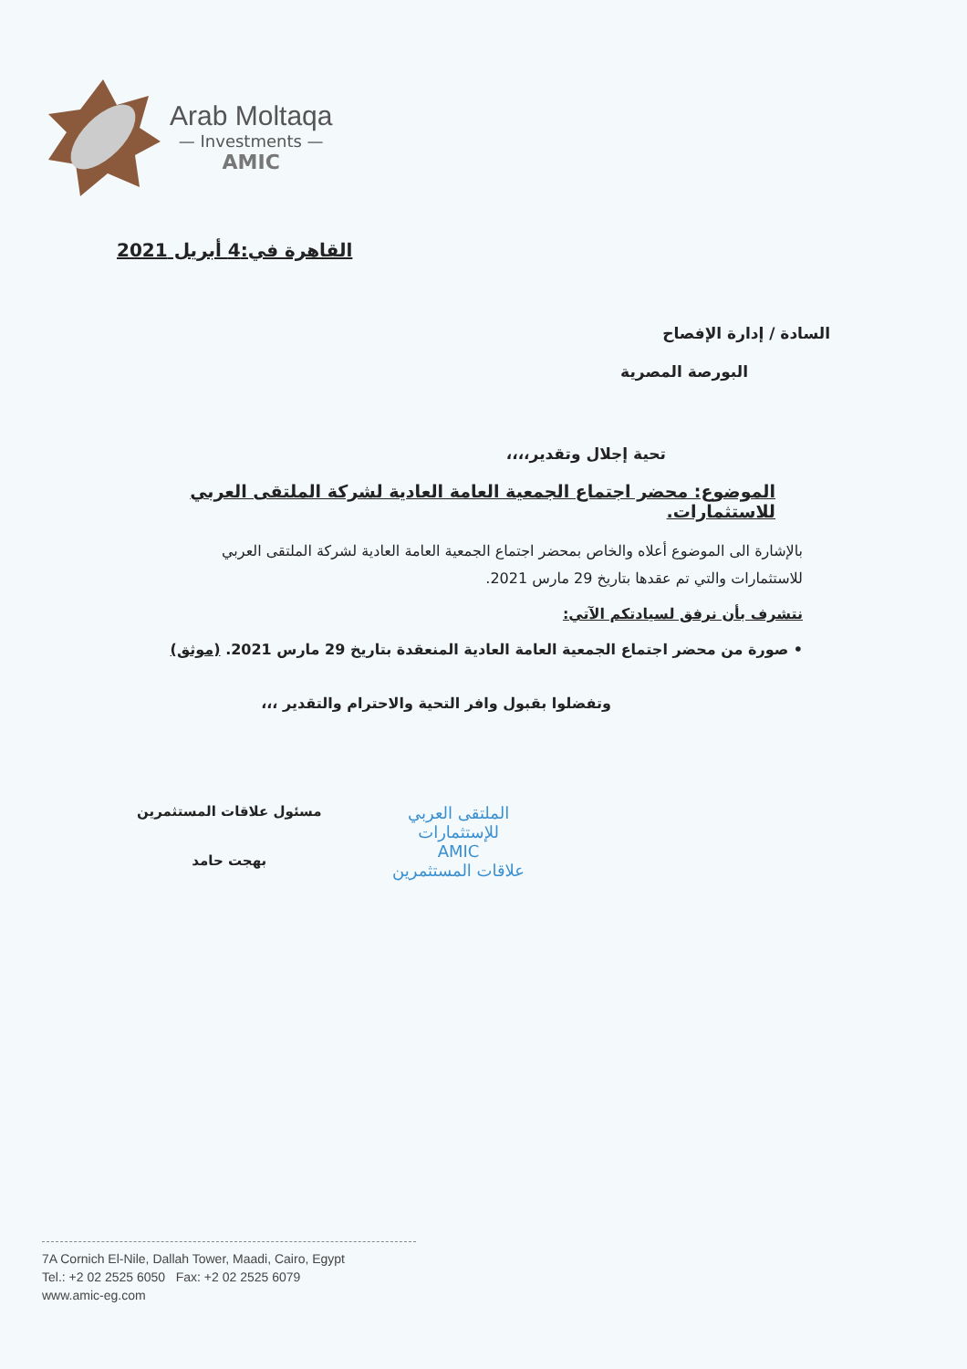Arab Moltaqa
— Investments —
AMIC
القاهرة في:4 أبريل 2021
السادة / إدارة الإفصاح
البورصة المصرية
تحية إجلال وتقدير،،،،
الموضوع: محضر اجتماع الجمعية العامة العادية لشركة الملتقى العربي للاستثمارات.
بالإشارة الى الموضوع أعلاه والخاص بمحضر اجتماع الجمعية العامة العادية لشركة الملتقى العربي للاستثمارات والتي تم عقدها بتاريخ 29 مارس 2021.
نتشرف بأن نرفق لسيادتكم الآتي:
• صورة من محضر اجتماع الجمعية العامة العادية المنعقدة بتاريخ 29 مارس 2021. (موثق)
وتفضلوا بقبول وافر التحية والاحترام والتقدير ،،،
الملتقى العربي
للإستثمارات
AMIC
علاقات المستثمرين
مسئول علاقات المستثمرين
بهجت حامد
7A Cornich El-Nile, Dallah Tower, Maadi, Cairo, Egypt
Tel.: +2 02 2525 6050 Fax: +2 02 2525 6079
www.amic-eg.com